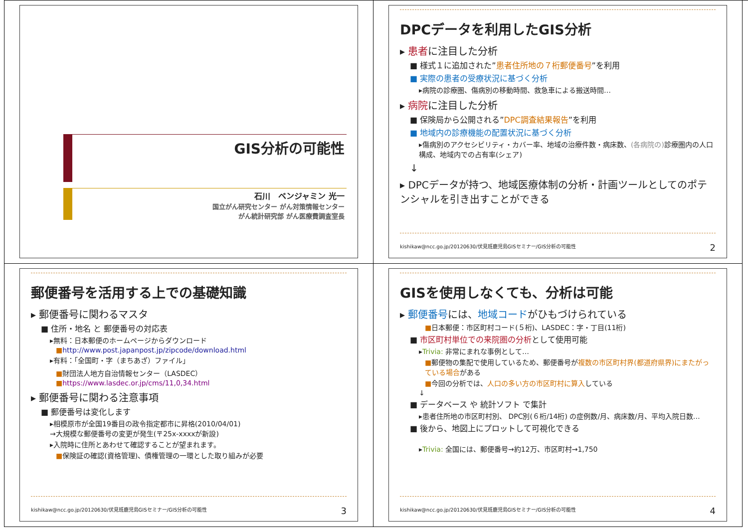GIS分析の可能性
石川　ベンジャミン 光一
国立がん研究センター がん対策情報センター
がん統計研究部 がん医療費調査室長
DPCデータを利用したGIS分析
▸ 患者に注目した分析
■ 様式１に追加された”患者住所地の７桁郵便番号”を利用
■ 実際の患者の受療状況に基づく分析
▸病院の診療圏、傷病別の移動時間、救急車による搬送時間…
▸ 病院に注目した分析
■ 保険局から公開される”DPC調査結果報告”を利用
■ 地域内の診療機能の配置状況に基づく分析
▸傷病別のアクセシビリティ・カバー率、地域の治療件数・病床数、(各病院の) 診療圏内の人口構成、地域内での占有率(シェア)
↓
▸ DPCデータが持つ、地域医療体制の分析・計画ツールとしてのポテンシャルを引き出すことができる
kishikaw@ncc.go.jp/20120630/伏見班鹿児島GISセミナー/GIS分析の可能性 2
郵便番号を活用する上での基礎知識
▸ 郵便番号に関わるマスタ
■ 住所・地名 と 郵便番号の対応表
▸無料：日本郵便のホームページからダウンロード
■http://www.post.japanpost.jp/zipcode/download.html
▸有料：「全国町・字（まちあざ）ファイル」
■財団法人地方自治情報センター（LASDEC）
■https://www.lasdec.or.jp/cms/11,0,34.html
▸ 郵便番号に関わる注意事項
■ 郵便番号は変化します
▸相模原市が全国19番目の政令指定都市に昇格(2010/04/01)
→大規模な郵便番号の変更が発生(〒25x-xxxxが新設)
▸入院時に住所とあわせて確認することが望まれます。
■保険証の確認(資格管理)、債権管理の一環とした取り組みが必要
kishikaw@ncc.go.jp/20120630/伏見班鹿児島GISセミナー/GIS分析の可能性 3
GISを使用しなくても、分析は可能
▸ 郵便番号には、地域コードがひもづけられている
■日本郵便：市区町村コード(５桁)、LASDEC：字・丁目(11桁)
■ 市区町村単位での来院圏の分析として使用可能
▸Trivia: 非常にまれな事例として…
■郵便物の集配で使用しているため、郵便番号が複数の市区町村界(都道府県界)にまたがっている場合がある
■今回の分析では、人口の多い方の市区町村に算入している
↓
■ データベース や 統計ソフト で集計
▸患者住所地の市区町村別、 DPC別(６桁/14桁) の症例数/月、病床数/月、平均入院日数…
■ 後から、地図上にプロットして可視化できる
▸Trivia: 全国には、郵便番号→約12万、市区町村→1,750
kishikaw@ncc.go.jp/20120630/伏見班鹿児島GISセミナー/GIS分析の可能性 4